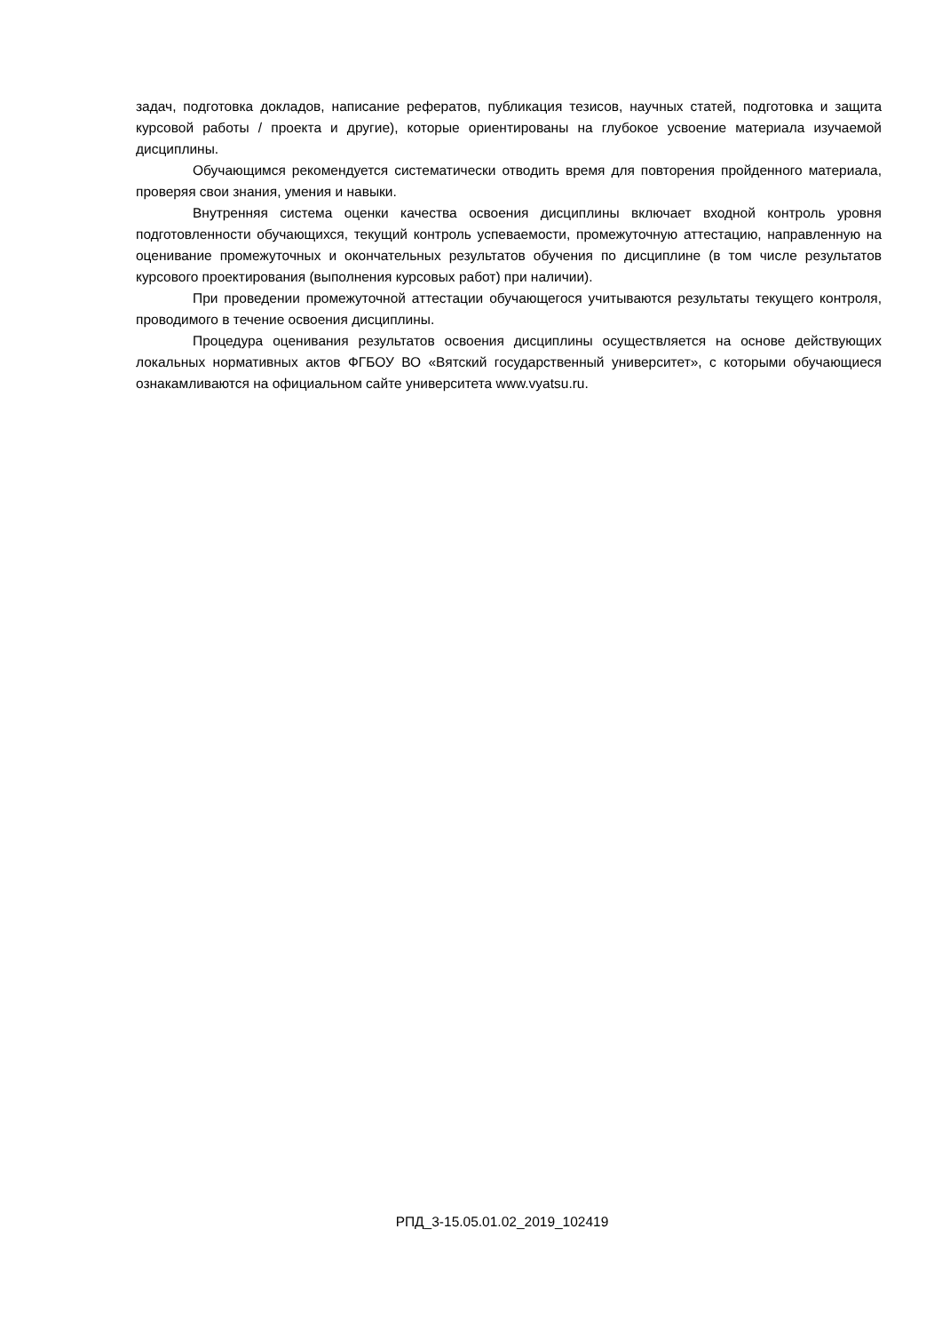задач, подготовка докладов, написание рефератов, публикация тезисов, научных статей, подготовка и защита курсовой работы / проекта и другие), которые ориентированы на глубокое усвоение материала изучаемой дисциплины.
Обучающимся рекомендуется систематически отводить время для повторения пройденного материала, проверяя свои знания, умения и навыки.
Внутренняя система оценки качества освоения дисциплины включает входной контроль уровня подготовленности обучающихся, текущий контроль успеваемости, промежуточную аттестацию, направленную на оценивание промежуточных и окончательных результатов обучения по дисциплине (в том числе результатов курсового проектирования (выполнения курсовых работ) при наличии).
При проведении промежуточной аттестации обучающегося учитываются результаты текущего контроля, проводимого в течение освоения дисциплины.
Процедура оценивания результатов освоения дисциплины осуществляется на основе действующих локальных нормативных актов ФГБОУ ВО «Вятский государственный университет», с которыми обучающиеся ознакамливаются на официальном сайте университета www.vyatsu.ru.
РПД_3-15.05.01.02_2019_102419